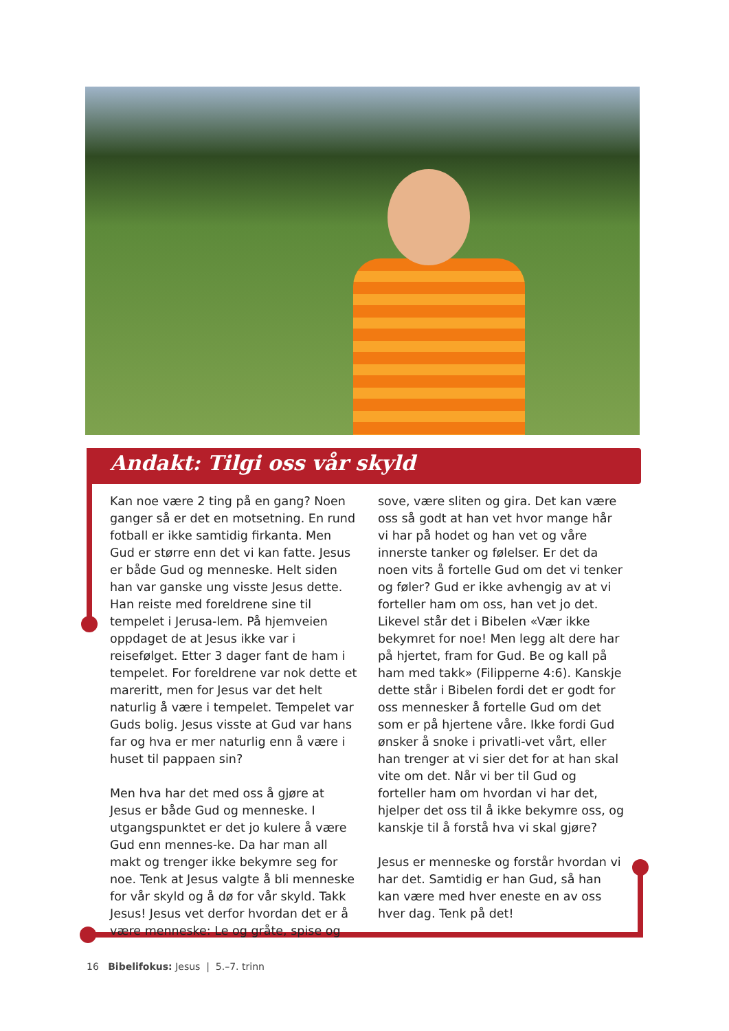Andakt: Tilgi oss vår skyld
Kan noe være 2 ting på en gang? Noen ganger så er det en motsetning. En rund fotball er ikke samtidig firkanta. Men Gud er større enn det vi kan fatte. Jesus er både Gud og menneske. Helt siden han var ganske ung visste Jesus dette. Han reiste med foreldrene sine til tempelet i Jerusa-lem. På hjemveien oppdaget de at Jesus ikke var i reisefølget. Etter 3 dager fant de ham i tempelet. For foreldrene var nok dette et mareritt, men for Jesus var det helt naturlig å være i tempelet. Tempelet var Guds bolig. Jesus visste at Gud var hans far og hva er mer naturlig enn å være i huset til pappaen sin?
Men hva har det med oss å gjøre at Jesus er både Gud og menneske. I utgangspunktet er det jo kulere å være Gud enn mennes-ke. Da har man all makt og trenger ikke bekymre seg for noe. Tenk at Jesus valgte å bli menneske for vår skyld og å dø for vår skyld. Takk Jesus! Jesus vet derfor hvordan det er å være menneske: Le og gråte, spise og sove, være sliten og gira. Det kan være oss så godt at han vet hvor mange hår vi har på hodet og han vet og våre innerste tanker og følelser. Er det da noen vits å fortelle Gud om det vi tenker og føler? Gud er ikke avhengig av at vi forteller ham om oss, han vet jo det. Likevel står det i Bibelen «Vær ikke bekymret for noe! Men legg alt dere har på hjertet, fram for Gud. Be og kall på ham med takk» (Filipperne 4:6). Kanskje dette står i Bibelen fordi det er godt for oss mennesker å fortelle Gud om det som er på hjertene våre. Ikke fordi Gud ønsker å snoke i privatli-vet vårt, eller han trenger at vi sier det for at han skal vite om det. Når vi ber til Gud og forteller ham om hvordan vi har det, hjelper det oss til å ikke bekymre oss, og kanskje til å forstå hva vi skal gjøre?
Jesus er menneske og forstår hvordan vi har det. Samtidig er han Gud, så han kan være med hver eneste en av oss hver dag. Tenk på det!
16 Bibelifokus: Jesus | 5.–7. trinn